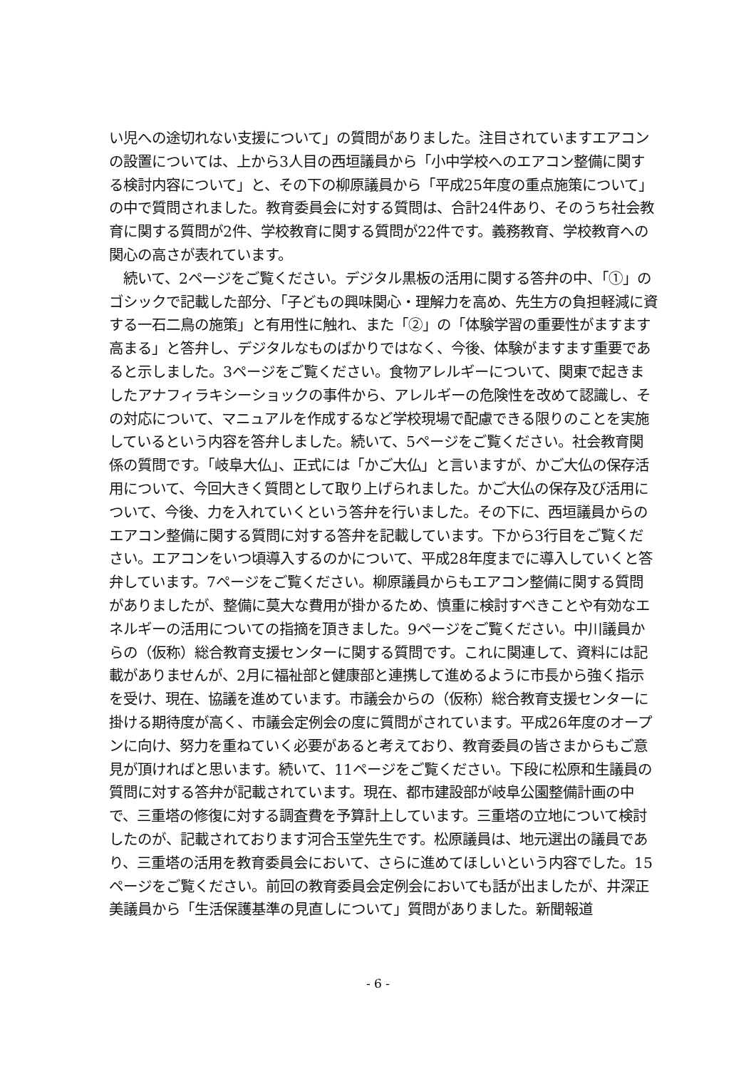い児への途切れない支援について」の質問がありました。注目されていますエアコンの設置については、上から3人目の西垣議員から「小中学校へのエアコン整備に関する検討内容について」と、その下の柳原議員から「平成25年度の重点施策について」の中で質問されました。教育委員会に対する質問は、合計24件あり、そのうち社会教育に関する質問が2件、学校教育に関する質問が22件です。義務教育、学校教育への関心の高さが表れています。
　続いて、2ページをご覧ください。デジタル黒板の活用に関する答弁の中、「①」のゴシックで記載した部分、「子どもの興味関心・理解力を高め、先生方の負担軽減に資する一石二鳥の施策」と有用性に触れ、また「②」の「体験学習の重要性がますます高まる」と答弁し、デジタルなものばかりではなく、今後、体験がますます重要であると示しました。3ページをご覧ください。食物アレルギーについて、関東で起きましたアナフィラキシーショックの事件から、アレルギーの危険性を改めて認識し、その対応について、マニュアルを作成するなど学校現場で配慮できる限りのことを実施しているという内容を答弁しました。続いて、5ページをご覧ください。社会教育関係の質問です。「岐阜大仏」、正式には「かご大仏」と言いますが、かご大仏の保存活用について、今回大きく質問として取り上げられました。かご大仏の保存及び活用について、今後、力を入れていくという答弁を行いました。その下に、西垣議員からのエアコン整備に関する質問に対する答弁を記載しています。下から3行目をご覧ください。エアコンをいつ頃導入するのかについて、平成28年度までに導入していくと答弁しています。7ページをご覧ください。柳原議員からもエアコン整備に関する質問がありましたが、整備に莫大な費用が掛かるため、慎重に検討すべきことや有効なエネルギーの活用についての指摘を頂きました。9ページをご覧ください。中川議員からの（仮称）総合教育支援センターに関する質問です。これに関連して、資料には記載がありませんが、2月に福祉部と健康部と連携して進めるように市長から強く指示を受け、現在、協議を進めています。市議会からの（仮称）総合教育支援センターに掛ける期待度が高く、市議会定例会の度に質問がされています。平成26年度のオープンに向け、努力を重ねていく必要があると考えており、教育委員の皆さまからもご意見が頂ければと思います。続いて、11ページをご覧ください。下段に松原和生議員の質問に対する答弁が記載されています。現在、都市建設部が岐阜公園整備計画の中で、三重塔の修復に対する調査費を予算計上しています。三重塔の立地について検討したのが、記載されております河合玉堂先生です。松原議員は、地元選出の議員であり、三重塔の活用を教育委員会において、さらに進めてほしいという内容でした。15ページをご覧ください。前回の教育委員会定例会においても話が出ましたが、井深正美議員から「生活保護基準の見直しについて」質問がありました。新聞報道
- 6 -